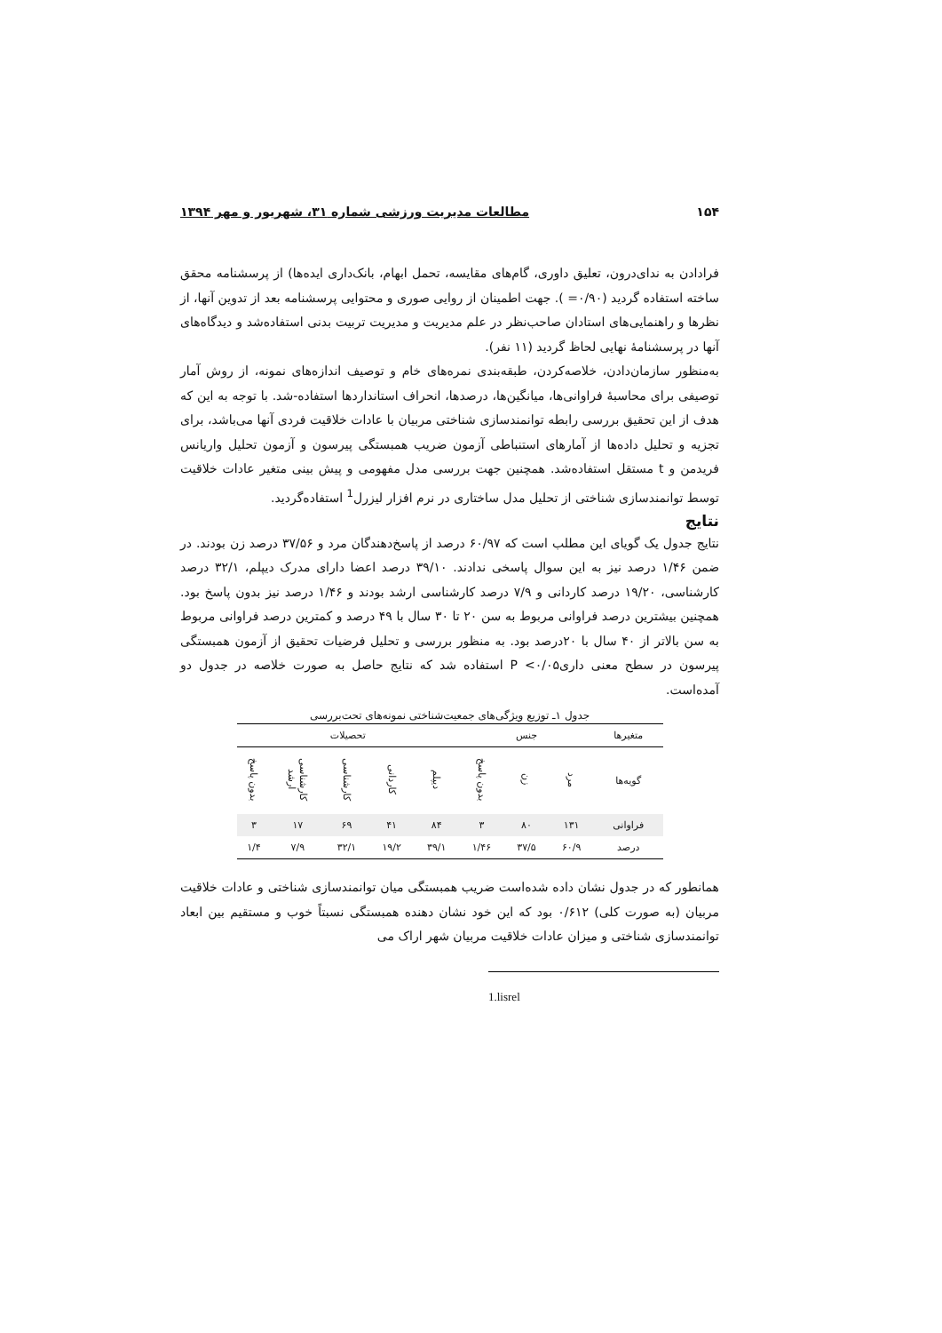۱۵۴ مطالعات مدیریت ورزشی شماره ۳۱، شهریور و مهر ۱۳۹۴
فرادادن به ندای‌درون، تعلیق داوری، گام‌های مقایسه، تحمل ابهام، بانک‌داری ایده‌ها) از پرسشنامه محقق ساخته استفاده گردید (۰/۹۰= ). جهت اطمینان از روایی صوری و محتوایی پرسشنامه بعد از تدوین آنها، از نظرها و راهنمایی‌های استادان صاحب‌نظر در علم مدیریت و مدیریت تربیت بدنی استفاده‌شد و دیدگاه‌های آنها در پرسشنامهٔ نهایی لحاظ گردید (۱۱ نفر).
به‌منظور سازمان‌دادن، خلاصه‌کردن، طبقه‌بندی نمره‌های خام و توصیف اندازه‌های نمونه، از روش آمار توصیفی برای محاسبهٔ فراوانی‌ها، میانگین‌ها، درصدها، انحراف استانداردها استفاده-شد. با توجه به این که هدف از این تحقیق بررسی رابطه توانمندسازی شناختی مربیان با عادات خلاقیت فردی آنها می‌باشد، برای تجزیه و تحلیل داده‌ها از آمارهای استنباطی آزمون ضریب همبستگی پیرسون و آزمون تحلیل واریانس فریدمن و t مستقل استفاده‌شد. همچنین جهت بررسی مدل مفهومی و پیش بینی متغیر عادات خلاقیت توسط توانمندسازی شناختی از تحلیل مدل ساختاری در نرم افزار لیزرل<sup>1</sup> استفاده‌گردید.
نتایج
نتایج جدول یک گویای این مطلب است که ۶۰/۹۷ درصد از پاسخ‌دهندگان مرد و ۳۷/۵۶ درصد زن بودند. در ضمن ۱/۴۶ درصد نیز به این سوال پاسخی ندادند. ۳۹/۱۰ درصد اعضا دارای مدرک دیپلم، ۳۲/۱ درصد کارشناسی، ۱۹/۲۰ درصد کاردانی و ۷/۹ درصد کارشناسی ارشد بودند و ۱/۴۶ درصد نیز بدون پاسخ بود. همچنین بیشترین درصد فراوانی مربوط به سن ۲۰ تا ۳۰ سال با ۴۹ درصد و کمترین درصد فراوانی مربوط به سن بالاتر از ۴۰ سال با ۲۰درصد بود. به منظور بررسی و تحلیل فرضیات تحقیق از آزمون همبستگی پیرسون در سطح معنی داری۰/۰۵> P استفاده شد که نتایج حاصل به صورت خلاصه در جدول دو آمده‌است.
جدول ۱ـ توزیع ویژگی‌های جمعیت‌شناختی نمونه‌های تحت‌بررسی
| متغیرها | جنس | | | تحصیلات | | | | |
| --- | --- | --- | --- | --- | --- | --- | --- | --- |
| گویه‌ها | مرد | زن | بدون پاسخ | دیپلم | کاردانی | کارشناسی | کارشناسی ارشد | بدون پاسخ |
| فراوانی | ۱۳۱ | ۸۰ | ۳ | ۸۴ | ۴۱ | ۶۹ | ۱۷ | ۳ |
| درصد | ۶۰/۹ | ۳۷/۵ | ۱/۴۶ | ۳۹/۱ | ۱۹/۲ | ۳۲/۱ | ۷/۹ | ۱/۴ |
همانطور که در جدول نشان داده شده‌است ضریب همبستگی میان توانمندسازی شناختی و عادات خلاقیت مربیان (به صورت کلی) ۰/۶۱۲ بود که این خود نشان دهنده همبستگی نسبتاً خوب و مستقیم بین ابعاد توانمندسازی شناختی و میزان عادات خلاقیت مربیان شهر اراک می
1.lisrel